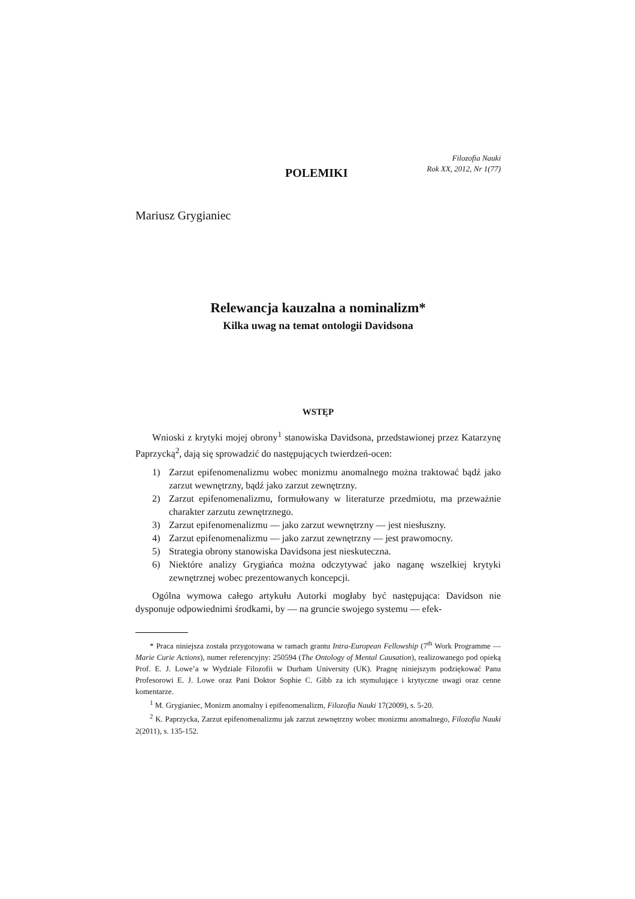POLEMIKI
Filozofia Nauki
Rok XX, 2012, Nr 1(77)
Mariusz Grygianiec
Relewancja kauzalna a nominalizm*
Kilka uwag na temat ontologii Davidsona
WSTĘP
Wnioski z krytyki mojej obrony<sup>1</sup> stanowiska Davidsona, przedstawionej przez Katarzynę Paprzycką<sup>2</sup>, dają się sprowadzić do następujących twierdzeń-ocen:
1) Zarzut epifenomenalizmu wobec monizmu anomalnego można traktować bądź jako zarzut wewnętrzny, bądź jako zarzut zewnętrzny.
2) Zarzut epifenomenalizmu, formułowany w literaturze przedmiotu, ma przeważnie charakter zarzutu zewnętrznego.
3) Zarzut epifenomenalizmu — jako zarzut wewnętrzny — jest niesłuszny.
4) Zarzut epifenomenalizmu — jako zarzut zewnętrzny — jest prawomocny.
5) Strategia obrony stanowiska Davidsona jest nieskuteczna.
6) Niektóre analizy Grygiańca można odczytywać jako naganę wszelkiej krytyki zewnętrznej wobec prezentowanych koncepcji.
Ogólna wymowa całego artykułu Autorki mogłaby być następująca: Davidson nie dysponuje odpowiednimi środkami, by — na gruncie swojego systemu — efek-
* Praca niniejsza została przygotowana w ramach grantu Intra-European Fellowship (7<sup>th</sup> Work Programme — Marie Curie Actions), numer referencyjny: 250594 (The Ontology of Mental Causation), realizowanego pod opieką Prof. E. J. Lowe’a w Wydziale Filozofii w Durham University (UK). Pragnę niniejszym podziękować Panu Profesorowi E. J. Lowe oraz Pani Doktor Sophie C. Gibb za ich stymulujące i krytyczne uwagi oraz cenne komentarze.
<sup>1</sup> M. Grygianiec, Monizm anomalny i epifenomenalizm, Filozofia Nauki 17(2009), s. 5-20.
<sup>2</sup> K. Paprzycka, Zarzut epifenomenalizmu jak zarzut zewnętrzny wobec monizmu anomalnego, Filozofia Nauki 2(2011), s. 135-152.